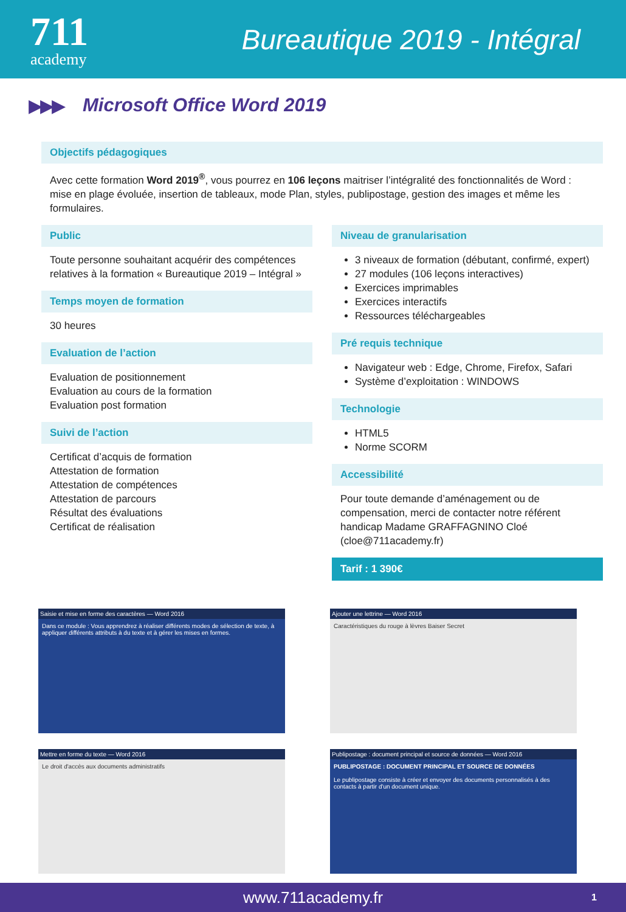711
academy
Bureautique 2019 - Intégral
▶▶▶ Microsoft Office Word 2019
Objectifs pédagogiques
Avec cette formation Word 2019<sup>®</sup>, vous pourrez en 106 leçons maitriser l’intégralité des fonctionnalités de Word : mise en plage évoluée, insertion de tableaux, mode Plan, styles, publipostage, gestion des images et même les formulaires.
Public
Toute personne souhaitant acquérir des compétences relatives à la formation « Bureautique 2019 – Intégral »
Temps moyen de formation
30 heures
Evaluation de l’action
Evaluation de positionnement
Evaluation au cours de la formation
Evaluation post formation
Suivi de l’action
Certificat d’acquis de formation
Attestation de formation
Attestation de compétences
Attestation de parcours
Résultat des évaluations
Certificat de réalisation
Niveau de granularisation
3 niveaux de formation (débutant, confirmé, expert)
27 modules (106 leçons interactives)
Exercices imprimables
Exercices interactifs
Ressources téléchargeables
Pré requis technique
Navigateur web : Edge, Chrome, Firefox, Safari
Système d’exploitation : WINDOWS
Technologie
HTML5
Norme SCORM
Accessibilité
Pour toute demande d’aménagement ou de compensation, merci de contacter notre référent handicap Madame GRAFFAGNINO Cloé (cloe@711academy.fr)
Tarif : 1 390€
Saisie et mise en forme des caractères — Word 2016
Dans ce module : Vous apprendrez à réaliser différents modes de sélection de texte, à appliquer différents attributs à du texte et à gérer les mises en formes.
Ajouter une lettrine — Word 2016
Caractéristiques du rouge à lèvres Baiser Secret
Mettre en forme du texte — Word 2016
Le droit d'accès aux documents administratifs
Publipostage : document principal et source de données — Word 2016
PUBLIPOSTAGE : DOCUMENT PRINCIPAL ET SOURCE DE DONNÉES
Le publipostage consiste à créer et envoyer des documents personnalisés à des contacts à partir d'un document unique.
www.711academy.fr 1